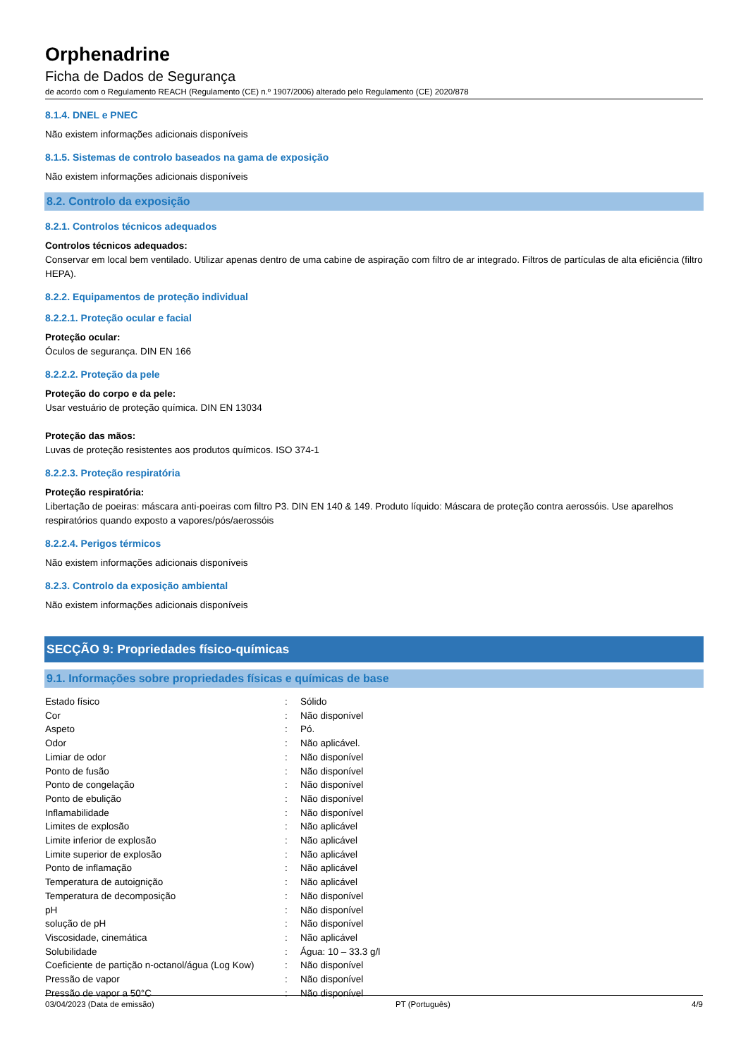Orphenadrine
Ficha de Dados de Segurança
de acordo com o Regulamento REACH (Regulamento (CE) n.º 1907/2006) alterado pelo Regulamento (CE) 2020/878
8.1.4. DNEL e PNEC
Não existem informações adicionais disponíveis
8.1.5. Sistemas de controlo baseados na gama de exposição
Não existem informações adicionais disponíveis
8.2. Controlo da exposição
8.2.1. Controlos técnicos adequados
Controlos técnicos adequados:
Conservar em local bem ventilado. Utilizar apenas dentro de uma cabine de aspiração com filtro de ar integrado. Filtros de partículas de alta eficiência (filtro HEPA).
8.2.2. Equipamentos de proteção individual
8.2.2.1. Proteção ocular e facial
Proteção ocular:
Óculos de segurança. DIN EN 166
8.2.2.2. Proteção da pele
Proteção do corpo e da pele:
Usar vestuário de proteção química. DIN EN 13034
Proteção das mãos:
Luvas de proteção resistentes aos produtos químicos. ISO 374-1
8.2.2.3. Proteção respiratória
Proteção respiratória:
Libertação de poeiras: máscara anti-poeiras com filtro P3. DIN EN 140 & 149. Produto líquido: Máscara de proteção contra aerossóis. Use aparelhos respiratórios quando exposto a vapores/pós/aerossóis
8.2.2.4. Perigos térmicos
Não existem informações adicionais disponíveis
8.2.3. Controlo da exposição ambiental
Não existem informações adicionais disponíveis
SECÇÃO 9: Propriedades físico-químicas
9.1. Informações sobre propriedades físicas e químicas de base
| Estado físico | : | Sólido |
| Cor | : | Não disponível |
| Aspeto | : | Pó. |
| Odor | : | Não aplicável. |
| Limiar de odor | : | Não disponível |
| Ponto de fusão | : | Não disponível |
| Ponto de congelação | : | Não disponível |
| Ponto de ebulição | : | Não disponível |
| Inflamabilidade | : | Não disponível |
| Limites de explosão | : | Não aplicável |
| Limite inferior de explosão | : | Não aplicável |
| Limite superior de explosão | : | Não aplicável |
| Ponto de inflamação | : | Não aplicável |
| Temperatura de autoignição | : | Não aplicável |
| Temperatura de decomposição | : | Não disponível |
| pH | : | Não disponível |
| solução de pH | : | Não disponível |
| Viscosidade, cinemática | : | Não aplicável |
| Solubilidade | : | Água: 10 – 33.3 g/l |
| Coeficiente de partição n-octanol/água (Log Kow) | : | Não disponível |
| Pressão de vapor | : | Não disponível |
| Pressão de vapor a 50°C | : | Não disponível |
03/04/2023 (Data de emissão) PT (Português) 4/9